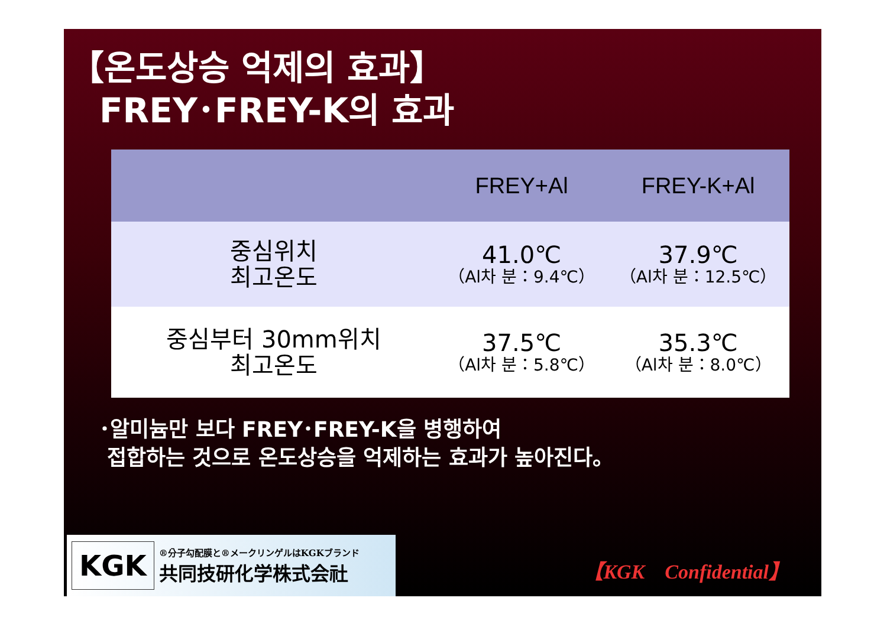【온도상승 억제의 효과】
FREY･FREY-K의 효과
| | FREY+Al | FREY-K+Al |
| --- | --- | --- |
| 중심위치 최고온도 | 41.0℃ （Al차 분：9.4℃） | 37.9℃ （Al차 분：12.5℃） |
| 중심부터 30mm위치 최고온도 | 37.5℃ （Al차 분：5.8℃） | 35.3℃ （Al차 분：8.0℃） |
･알미늄만 보다 FREY･FREY-K을 병행하여
접합하는 것으로 온도상승을 억제하는 효과가 높아진다。
KGK
®分子勾配膜と®メークリンゲルはKGKブランド
共同技研化学株式会社
【KGK　Confidential】